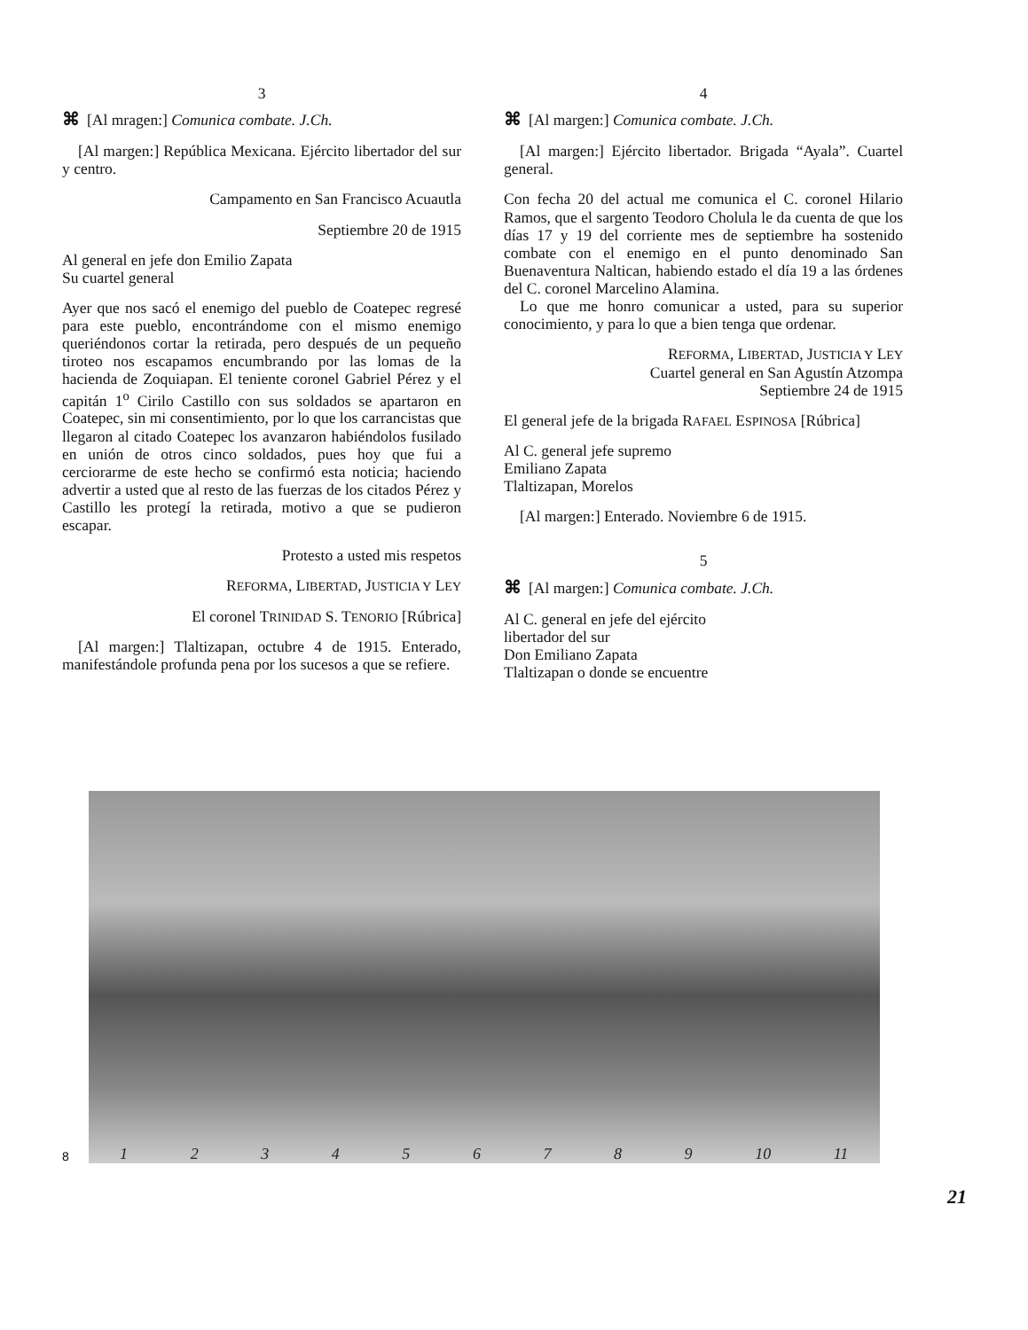3
⌘ [Al mragen:] Comunica combate. J.Ch.
[Al margen:] República Mexicana. Ejército libertador del sur y centro.
Campamento en San Francisco Acuautla
Septiembre 20 de 1915
Al general en jefe don Emilio Zapata
Su cuartel general
Ayer que nos sacó el enemigo del pueblo de Coatepec regresé para este pueblo, encontrándome con el mismo enemigo queriéndonos cortar la retirada, pero después de un pequeño tiroteo nos escapamos encumbrando por las lomas de la hacienda de Zoquiapan. El teniente coronel Gabriel Pérez y el capitán 1<sup>o</sup> Cirilo Castillo con sus soldados se apartaron en Coatepec, sin mi consentimiento, por lo que los carrancistas que llegaron al citado Coatepec los avanzaron habiéndolos fusilado en unión de otros cinco soldados, pues hoy que fui a cerciorarme de este hecho se confirmó esta noticia; haciendo advertir a usted que al resto de las fuerzas de los citados Pérez y Castillo les protegí la retirada, motivo a que se pudieron escapar.
Protesto a usted mis respetos
REFORMA, LIBERTAD, JUSTICIA Y LEY
El coronel TRINIDAD S. TENORIO [Rúbrica]
[Al margen:] Tlaltizapan, octubre 4 de 1915. Enterado, manifestándole profunda pena por los sucesos a que se refiere.
4
⌘ [Al margen:] Comunica combate. J.Ch.
[Al margen:] Ejército libertador. Brigada “Ayala”. Cuartel general.
Con fecha 20 del actual me comunica el C. coronel Hilario Ramos, que el sargento Teodoro Cholula le da cuenta de que los días 17 y 19 del corriente mes de septiembre ha sostenido combate con el enemigo en el punto denominado San Buenaventura Naltican, habiendo estado el día 19 a las órdenes del C. coronel Marcelino Alamina.
Lo que me honro comunicar a usted, para su superior conocimiento, y para lo que a bien tenga que ordenar.
REFORMA, LIBERTAD, JUSTICIA Y LEY
Cuartel general en San Agustín Atzompa
Septiembre 24 de 1915
El general jefe de la brigada RAFAEL ESPINOSA [Rúbrica]
Al C. general jefe supremo
Emiliano Zapata
Tlaltizapan, Morelos
[Al margen:] Enterado. Noviembre 6 de 1915.
5
⌘ [Al margen:] Comunica combate. J.Ch.
Al C. general en jefe del ejército
libertador del sur
Don Emiliano Zapata
Tlaltizapan o donde se encuentre
8
1 2 3 4 5 6 7 8 9 10 11
21